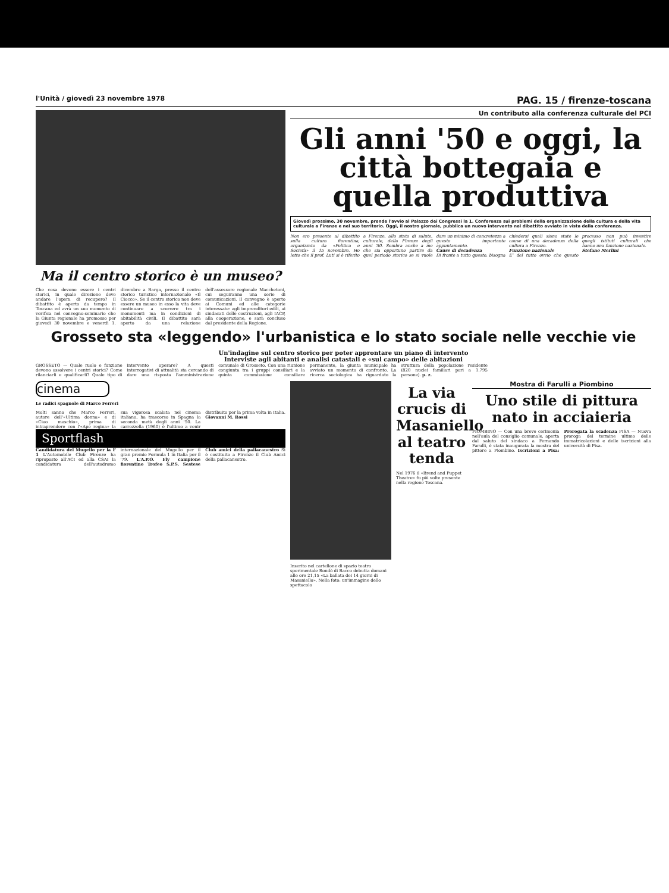l'Unità / giovedì 23 novembre 1978 PAG. 15 / firenze-toscana
Ma il centro storico è un museo?
Che cosa devono essere i centri storici, in quale direzione deve andare l'opera di recupero? Il dibattito è aperto da tempo in Toscana ed avrà un suo momento di verifica nel convegno-seminario che la Giunta regionale ha promosso per giovedì 30 novembre e venerdì 1. dicembre a Barga, presso il centro storico turistico internazionale «Il Ciocco». Se il centro storico non deve essere un museo in esso la vita deve continuare a scorrere tra i monumenti ma in condizioni di abitabilità civili. Il dibattito sarà aperto da una relazione dell'assessore regionale Macchetoni, cui seguiranno una serie di comunicazioni. Il convegno è aperto ai Comuni ed alle categorie interessate: agli imprenditori edili, ai sindacati delle costruzioni, agli IACP, alla cooperazione, e sarà concluso dal presidente della Regione.
Un contributo alla conferenza culturale del PCI
Gli anni '50 e oggi, la città bottegaia e quella produttiva
Giovedì prossimo, 30 novembre, prende l'avvio al Palazzo dei Congressi la 1. Conferenza sui problemi della organizzazione della cultura e della vita culturale a Firenze e nel suo territorio. Oggi, il nostro giornale, pubblica un nuovo intervento nel dibattito avviato in vista della conferenza.
Non ero presente al dibattito sulla cultura fiorentina, organizzato da «Politica e Società» il 15 novembre. Ho letto che il prof. Luti si è riferito a Firenze, allo stato di salute, culturale, della Firenze degli anni '50. Sembra anche a me che sia opportuno partire da quel periodo storico se si vuole dare un minimo di concretezza a questo importante appuntamento.
Cause di decadenza
Di fronte a tutto questo, bisogna chiedersi quali siano state le cause di una decadenza della cultura a Firenze.
Funzione nazionale
E' del tutto ovvio che questo processo non può investire quegli istituti culturali che hanno una funzione nazionale.
Stefano Merlini
Grosseto sta «leggendo» l'urbanistica e lo stato sociale nelle vecchie vie
Un'indagine sul centro storico per poter approntare un piano di intervento
Interviste agli abitanti e analisi catastali e «sul campo» delle abitazioni
GROSSETO — Quale ruolo e funzione devono assolvere i centri storici? Come rilanciarli e qualificarli? Quale tipo di intervento operare? A questi interrogativi di attualità sta cercando di dare una risposta l'amministrazione comunale di Grosseto. Con una riunione congiunta tra i gruppi consiliari e la quinta commissione consiliare permanente, la giunta municipale ha avviato un momento di confronto. La ricerca sociologica ha riguardato la struttura della popolazione residente (820 nuclei familiari pari a 1.795 persone). p. z.
cinema
Le radici spagnole di Marco Ferreri
Molti sanno che Marco Ferreri, autore dell'«Ultima donna» e di «Ciao maschio», prima di intraprendere con l'«Ape regina» la sua vigorosa scalata nel cinema italiano, ha trascorso in Spagna la seconda metà degli anni '50. La carrozzella (1960) è l'ultimo a venir distribuito per la prima volta in Italia. Giovanni M. Rossi
Sportflash
Candidatura del Mugello per la F 1 L'Automobile Club Firenze ha riproposto all'ACI ed alla CSAI la candidatura dell'autodromo internazionale del Mugello per il gran premio Formula 1 in Italia per il '79. L'A.P.O. Fly campione fiorentino Trofeo S.P.S. Sestese Club amici della pallacanestro Si è costituito a Firenze il Club Amici della pallacanestro.
Inserito nel cartellone di spazio teatro sperimentale Rondò di Bacco debutta domani alle ore 21,15 «La ballata dei 14 giorni di Masaniello». Nella foto: un'immagine dello spettacolo
La via crucis di Masaniello al teatro tenda
Nel 1976 il «Brend and Puppet Theatre» fu più volte presente nella regione Toscana.
Mostra di Farulli a Piombino
Uno stile di pittura nato in acciaieria
PIOMBINO — Con una breve cerimonia nell'aula del consiglio comunale, aperta dal saluto del sindaco a Fernando Farulli, è stata inaugurata la mostra del pittore a Piombino. Iscrizioni a Pisa: Prorogata la scadenza PISA — Nuova proroga del termine ultimo delle immatricolazioni e delle iscrizioni alla università di Pisa.